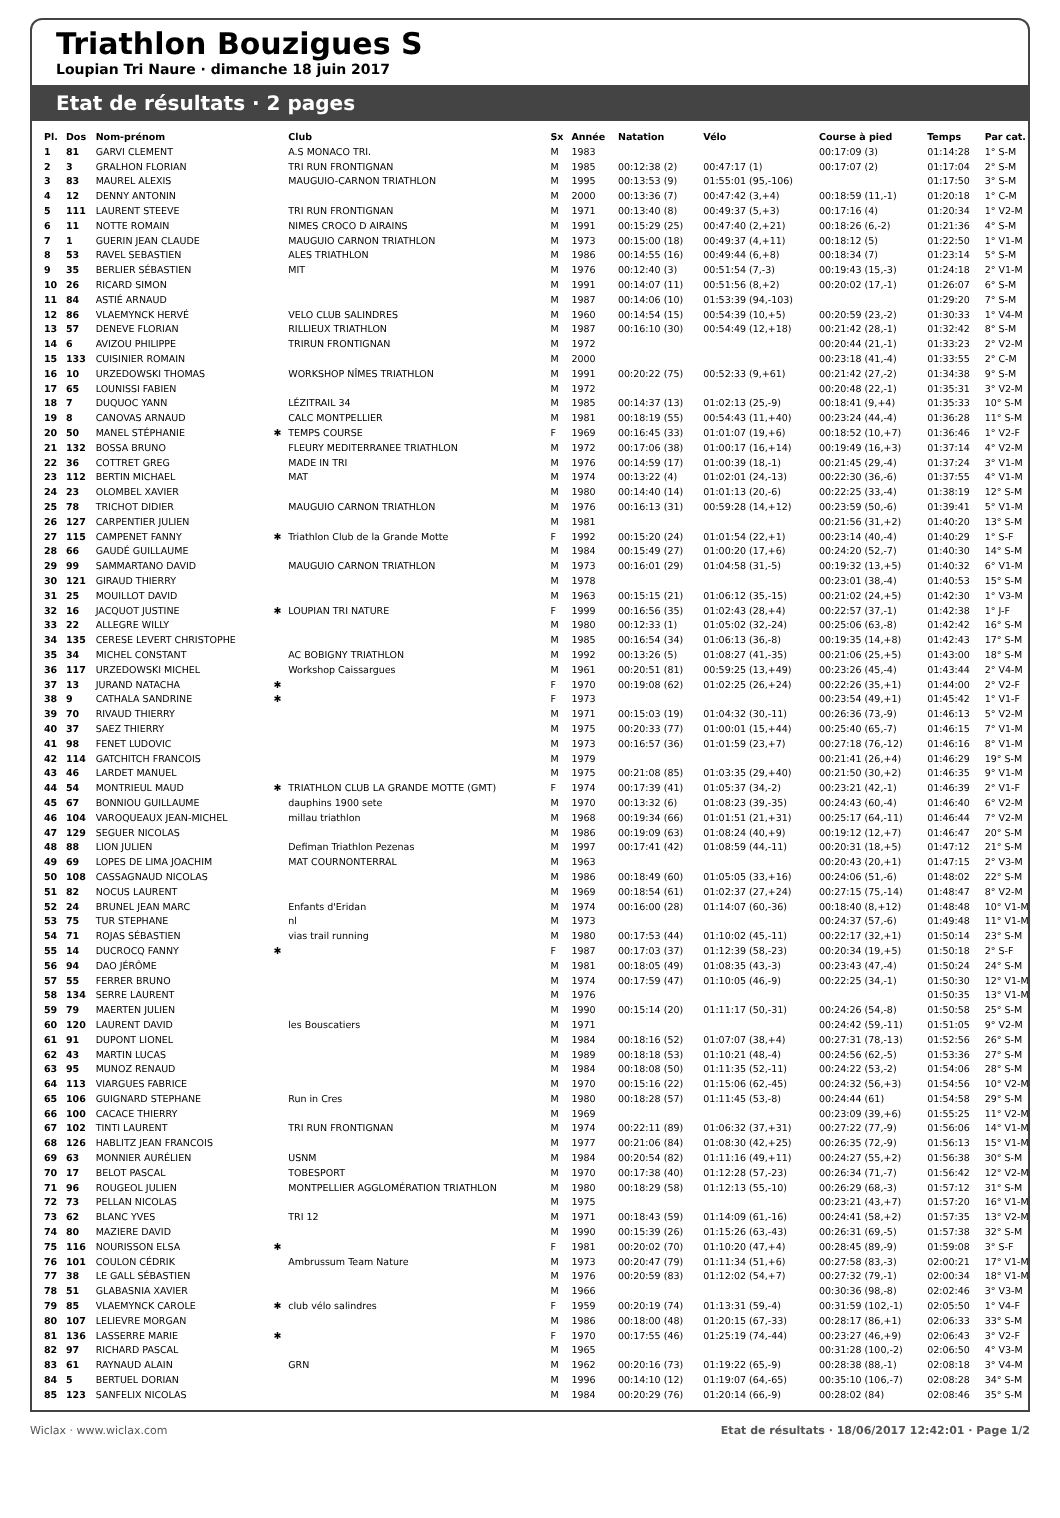Triathlon Bouzigues S
Loupian Tri Naure · dimanche 18 juin 2017
Etat de résultats · 2 pages
| Pl. | Dos | Nom-prénom | | Club | Sx | Année | Natation | Vélo | Course à pied | Temps | Par cat. |
| --- | --- | --- | --- | --- | --- | --- | --- | --- | --- | --- | --- |
| 1 | 81 | GARVI CLEMENT | | A.S MONACO TRI. | M | 1983 | | | 00:17:09 (3) | 01:14:28 | 1° S-M |
| 2 | 3 | GRALHON FLORIAN | | TRI RUN FRONTIGNAN | M | 1985 | 00:12:38 (2) | 00:47:17 (1) | 00:17:07 (2) | 01:17:04 | 2° S-M |
| 3 | 83 | MAUREL ALEXIS | | MAUGUIO-CARNON TRIATHLON | M | 1995 | 00:13:53 (9) | 01:55:01 (95,-106) | | 01:17:50 | 3° S-M |
| 4 | 12 | DENNY ANTONIN | | | M | 2000 | 00:13:36 (7) | 00:47:42 (3,+4) | 00:18:59 (11,-1) | 01:20:18 | 1° C-M |
| 5 | 111 | LAURENT STEEVE | | TRI RUN FRONTIGNAN | M | 1971 | 00:13:40 (8) | 00:49:37 (5,+3) | 00:17:16 (4) | 01:20:34 | 1° V2-M |
| 6 | 11 | NOTTE ROMAIN | | NIMES CROCO D AIRAINS | M | 1991 | 00:15:29 (25) | 00:47:40 (2,+21) | 00:18:26 (6,-2) | 01:21:36 | 4° S-M |
| 7 | 1 | GUERIN JEAN CLAUDE | | MAUGUIO CARNON TRIATHLON | M | 1973 | 00:15:00 (18) | 00:49:37 (4,+11) | 00:18:12 (5) | 01:22:50 | 1° V1-M |
| 8 | 53 | RAVEL SEBASTIEN | | ALES TRIATHLON | M | 1986 | 00:14:55 (16) | 00:49:44 (6,+8) | 00:18:34 (7) | 01:23:14 | 5° S-M |
| 9 | 35 | BERLIER SÉBASTIEN | | MIT | M | 1976 | 00:12:40 (3) | 00:51:54 (7,-3) | 00:19:43 (15,-3) | 01:24:18 | 2° V1-M |
| 10 | 26 | RICARD SIMON | | | M | 1991 | 00:14:07 (11) | 00:51:56 (8,+2) | 00:20:02 (17,-1) | 01:26:07 | 6° S-M |
| 11 | 84 | ASTIÉ ARNAUD | | | M | 1987 | 00:14:06 (10) | 01:53:39 (94,-103) | | 01:29:20 | 7° S-M |
| 12 | 86 | VLAEMYNCK HERVÉ | | VELO CLUB SALINDRES | M | 1960 | 00:14:54 (15) | 00:54:39 (10,+5) | 00:20:59 (23,-2) | 01:30:33 | 1° V4-M |
| 13 | 57 | DENEVE FLORIAN | | RILLIEUX TRIATHLON | M | 1987 | 00:16:10 (30) | 00:54:49 (12,+18) | 00:21:42 (28,-1) | 01:32:42 | 8° S-M |
| 14 | 6 | AVIZOU PHILIPPE | | TRIRUN FRONTIGNAN | M | 1972 | | | 00:20:44 (21,-1) | 01:33:23 | 2° V2-M |
| 15 | 133 | CUISINIER ROMAIN | | | M | 2000 | | | 00:23:18 (41,-4) | 01:33:55 | 2° C-M |
| 16 | 10 | URZEDOWSKI THOMAS | | WORKSHOP NÎMES TRIATHLON | M | 1991 | 00:20:22 (75) | 00:52:33 (9,+61) | 00:21:42 (27,-2) | 01:34:38 | 9° S-M |
| 17 | 65 | LOUNISSI FABIEN | | | M | 1972 | | | 00:20:48 (22,-1) | 01:35:31 | 3° V2-M |
| 18 | 7 | DUQUOC YANN | | LÉZITRAIL 34 | M | 1985 | 00:14:37 (13) | 01:02:13 (25,-9) | 00:18:41 (9,+4) | 01:35:33 | 10° S-M |
| 19 | 8 | CANOVAS ARNAUD | | CALC MONTPELLIER | M | 1981 | 00:18:19 (55) | 00:54:43 (11,+40) | 00:23:24 (44,-4) | 01:36:28 | 11° S-M |
| 20 | 50 | MANEL STÉPHANIE | ✱ | TEMPS COURSE | F | 1969 | 00:16:45 (33) | 01:01:07 (19,+6) | 00:18:52 (10,+7) | 01:36:46 | 1° V2-F |
| 21 | 132 | BOSSA BRUNO | | FLEURY MEDITERRANEE TRIATHLON | M | 1972 | 00:17:06 (38) | 01:00:17 (16,+14) | 00:19:49 (16,+3) | 01:37:14 | 4° V2-M |
| 22 | 36 | COTTRET GREG | | MADE IN TRI | M | 1976 | 00:14:59 (17) | 01:00:39 (18,-1) | 00:21:45 (29,-4) | 01:37:24 | 3° V1-M |
| 23 | 112 | BERTIN MICHAEL | | MAT | M | 1974 | 00:13:22 (4) | 01:02:01 (24,-13) | 00:22:30 (36,-6) | 01:37:55 | 4° V1-M |
| 24 | 23 | OLOMBEL XAVIER | | | M | 1980 | 00:14:40 (14) | 01:01:13 (20,-6) | 00:22:25 (33,-4) | 01:38:19 | 12° S-M |
| 25 | 78 | TRICHOT DIDIER | | MAUGUIO CARNON TRIATHLON | M | 1976 | 00:16:13 (31) | 00:59:28 (14,+12) | 00:23:59 (50,-6) | 01:39:41 | 5° V1-M |
| 26 | 127 | CARPENTIER JULIEN | | | M | 1981 | | | 00:21:56 (31,+2) | 01:40:20 | 13° S-M |
| 27 | 115 | CAMPENET FANNY | ✱ | Triathlon Club de la Grande Motte | F | 1992 | 00:15:20 (24) | 01:01:54 (22,+1) | 00:23:14 (40,-4) | 01:40:29 | 1° S-F |
| 28 | 66 | GAUDÉ GUILLAUME | | | M | 1984 | 00:15:49 (27) | 01:00:20 (17,+6) | 00:24:20 (52,-7) | 01:40:30 | 14° S-M |
| 29 | 99 | SAMMARTANO DAVID | | MAUGUIO CARNON TRIATHLON | M | 1973 | 00:16:01 (29) | 01:04:58 (31,-5) | 00:19:32 (13,+5) | 01:40:32 | 6° V1-M |
| 30 | 121 | GIRAUD THIERRY | | | M | 1978 | | | 00:23:01 (38,-4) | 01:40:53 | 15° S-M |
| 31 | 25 | MOUILLOT DAVID | | | M | 1963 | 00:15:15 (21) | 01:06:12 (35,-15) | 00:21:02 (24,+5) | 01:42:30 | 1° V3-M |
| 32 | 16 | JACQUOT JUSTINE | ✱ | LOUPIAN TRI NATURE | F | 1999 | 00:16:56 (35) | 01:02:43 (28,+4) | 00:22:57 (37,-1) | 01:42:38 | 1° J-F |
| 33 | 22 | ALLEGRE WILLY | | | M | 1980 | 00:12:33 (1) | 01:05:02 (32,-24) | 00:25:06 (63,-8) | 01:42:42 | 16° S-M |
| 34 | 135 | CERESE LEVERT CHRISTOPHE | | | M | 1985 | 00:16:54 (34) | 01:06:13 (36,-8) | 00:19:35 (14,+8) | 01:42:43 | 17° S-M |
| 35 | 34 | MICHEL CONSTANT | | AC BOBIGNY TRIATHLON | M | 1992 | 00:13:26 (5) | 01:08:27 (41,-35) | 00:21:06 (25,+5) | 01:43:00 | 18° S-M |
| 36 | 117 | URZEDOWSKI MICHEL | | Workshop Caissargues | M | 1961 | 00:20:51 (81) | 00:59:25 (13,+49) | 00:23:26 (45,-4) | 01:43:44 | 2° V4-M |
| 37 | 13 | JURAND NATACHA | ✱ | | F | 1970 | 00:19:08 (62) | 01:02:25 (26,+24) | 00:22:26 (35,+1) | 01:44:00 | 2° V2-F |
| 38 | 9 | CATHALA SANDRINE | ✱ | | F | 1973 | | | 00:23:54 (49,+1) | 01:45:42 | 1° V1-F |
| 39 | 70 | RIVAUD THIERRY | | | M | 1971 | 00:15:03 (19) | 01:04:32 (30,-11) | 00:26:36 (73,-9) | 01:46:13 | 5° V2-M |
| 40 | 37 | SAEZ THIERRY | | | M | 1975 | 00:20:33 (77) | 01:00:01 (15,+44) | 00:25:40 (65,-7) | 01:46:15 | 7° V1-M |
| 41 | 98 | FENET LUDOVIC | | | M | 1973 | 00:16:57 (36) | 01:01:59 (23,+7) | 00:27:18 (76,-12) | 01:46:16 | 8° V1-M |
| 42 | 114 | GATCHITCH FRANCOIS | | | M | 1979 | | | 00:21:41 (26,+4) | 01:46:29 | 19° S-M |
| 43 | 46 | LARDET MANUEL | | | M | 1975 | 00:21:08 (85) | 01:03:35 (29,+40) | 00:21:50 (30,+2) | 01:46:35 | 9° V1-M |
| 44 | 54 | MONTRIEUL MAUD | ✱ | TRIATHLON CLUB LA GRANDE MOTTE (GMT) | F | 1974 | 00:17:39 (41) | 01:05:37 (34,-2) | 00:23:21 (42,-1) | 01:46:39 | 2° V1-F |
| 45 | 67 | BONNIOU GUILLAUME | | dauphins 1900 sete | M | 1970 | 00:13:32 (6) | 01:08:23 (39,-35) | 00:24:43 (60,-4) | 01:46:40 | 6° V2-M |
| 46 | 104 | VAROQUEAUX JEAN-MICHEL | | millau triathlon | M | 1968 | 00:19:34 (66) | 01:01:51 (21,+31) | 00:25:17 (64,-11) | 01:46:44 | 7° V2-M |
| 47 | 129 | SEGUER NICOLAS | | | M | 1986 | 00:19:09 (63) | 01:08:24 (40,+9) | 00:19:12 (12,+7) | 01:46:47 | 20° S-M |
| 48 | 88 | LION JULIEN | | Defiman Triathlon Pezenas | M | 1997 | 00:17:41 (42) | 01:08:59 (44,-11) | 00:20:31 (18,+5) | 01:47:12 | 21° S-M |
| 49 | 69 | LOPES DE LIMA JOACHIM | | MAT COURNONTERRAL | M | 1963 | | | 00:20:43 (20,+1) | 01:47:15 | 2° V3-M |
| 50 | 108 | CASSAGNAUD NICOLAS | | | M | 1986 | 00:18:49 (60) | 01:05:05 (33,+16) | 00:24:06 (51,-6) | 01:48:02 | 22° S-M |
| 51 | 82 | NOCUS LAURENT | | | M | 1969 | 00:18:54 (61) | 01:02:37 (27,+24) | 00:27:15 (75,-14) | 01:48:47 | 8° V2-M |
| 52 | 24 | BRUNEL JEAN MARC | | Enfants d'Eridan | M | 1974 | 00:16:00 (28) | 01:14:07 (60,-36) | 00:18:40 (8,+12) | 01:48:48 | 10° V1-M |
| 53 | 75 | TUR STEPHANE | | nl | M | 1973 | | | 00:24:37 (57,-6) | 01:49:48 | 11° V1-M |
| 54 | 71 | ROJAS SÉBASTIEN | | vias trail running | M | 1980 | 00:17:53 (44) | 01:10:02 (45,-11) | 00:22:17 (32,+1) | 01:50:14 | 23° S-M |
| 55 | 14 | DUCROCQ FANNY | ✱ | | F | 1987 | 00:17:03 (37) | 01:12:39 (58,-23) | 00:20:34 (19,+5) | 01:50:18 | 2° S-F |
| 56 | 94 | DAO JÉRÔME | | | M | 1981 | 00:18:05 (49) | 01:08:35 (43,-3) | 00:23:43 (47,-4) | 01:50:24 | 24° S-M |
| 57 | 55 | FERRER BRUNO | | | M | 1974 | 00:17:59 (47) | 01:10:05 (46,-9) | 00:22:25 (34,-1) | 01:50:30 | 12° V1-M |
| 58 | 134 | SERRE LAURENT | | | M | 1976 | | | | 01:50:35 | 13° V1-M |
| 59 | 79 | MAERTEN JULIEN | | | M | 1990 | 00:15:14 (20) | 01:11:17 (50,-31) | 00:24:26 (54,-8) | 01:50:58 | 25° S-M |
| 60 | 120 | LAURENT DAVID | | les Bouscatiers | M | 1971 | | | 00:24:42 (59,-11) | 01:51:05 | 9° V2-M |
| 61 | 91 | DUPONT LIONEL | | | M | 1984 | 00:18:16 (52) | 01:07:07 (38,+4) | 00:27:31 (78,-13) | 01:52:56 | 26° S-M |
| 62 | 43 | MARTIN LUCAS | | | M | 1989 | 00:18:18 (53) | 01:10:21 (48,-4) | 00:24:56 (62,-5) | 01:53:36 | 27° S-M |
| 63 | 95 | MUNOZ RENAUD | | | M | 1984 | 00:18:08 (50) | 01:11:35 (52,-11) | 00:24:22 (53,-2) | 01:54:06 | 28° S-M |
| 64 | 113 | VIARGUES FABRICE | | | M | 1970 | 00:15:16 (22) | 01:15:06 (62,-45) | 00:24:32 (56,+3) | 01:54:56 | 10° V2-M |
| 65 | 106 | GUIGNARD STEPHANE | | Run in Cres | M | 1980 | 00:18:28 (57) | 01:11:45 (53,-8) | 00:24:44 (61) | 01:54:58 | 29° S-M |
| 66 | 100 | CACACE THIERRY | | | M | 1969 | | | 00:23:09 (39,+6) | 01:55:25 | 11° V2-M |
| 67 | 102 | TINTI LAURENT | | TRI RUN FRONTIGNAN | M | 1974 | 00:22:11 (89) | 01:06:32 (37,+31) | 00:27:22 (77,-9) | 01:56:06 | 14° V1-M |
| 68 | 126 | HABLITZ JEAN FRANCOIS | | | M | 1977 | 00:21:06 (84) | 01:08:30 (42,+25) | 00:26:35 (72,-9) | 01:56:13 | 15° V1-M |
| 69 | 63 | MONNIER AURÉLIEN | | USNM | M | 1984 | 00:20:54 (82) | 01:11:16 (49,+11) | 00:24:27 (55,+2) | 01:56:38 | 30° S-M |
| 70 | 17 | BELOT PASCAL | | TOBESPORT | M | 1970 | 00:17:38 (40) | 01:12:28 (57,-23) | 00:26:34 (71,-7) | 01:56:42 | 12° V2-M |
| 71 | 96 | ROUGEOL JULIEN | | MONTPELLIER AGGLOMÉRATION TRIATHLON | M | 1980 | 00:18:29 (58) | 01:12:13 (55,-10) | 00:26:29 (68,-3) | 01:57:12 | 31° S-M |
| 72 | 73 | PELLAN NICOLAS | | | M | 1975 | | | 00:23:21 (43,+7) | 01:57:20 | 16° V1-M |
| 73 | 62 | BLANC YVES | | TRI 12 | M | 1971 | 00:18:43 (59) | 01:14:09 (61,-16) | 00:24:41 (58,+2) | 01:57:35 | 13° V2-M |
| 74 | 80 | MAZIERE DAVID | | | M | 1990 | 00:15:39 (26) | 01:15:26 (63,-43) | 00:26:31 (69,-5) | 01:57:38 | 32° S-M |
| 75 | 116 | NOURISSON ELSA | ✱ | | F | 1981 | 00:20:02 (70) | 01:10:20 (47,+4) | 00:28:45 (89,-9) | 01:59:08 | 3° S-F |
| 76 | 101 | COULON CÉDRIK | | Ambrussum Team Nature | M | 1973 | 00:20:47 (79) | 01:11:34 (51,+6) | 00:27:58 (83,-3) | 02:00:21 | 17° V1-M |
| 77 | 38 | LE GALL SÉBASTIEN | | | M | 1976 | 00:20:59 (83) | 01:12:02 (54,+7) | 00:27:32 (79,-1) | 02:00:34 | 18° V1-M |
| 78 | 51 | GLABASNIA XAVIER | | | M | 1966 | | | 00:30:36 (98,-8) | 02:02:46 | 3° V3-M |
| 79 | 85 | VLAEMYNCK CAROLE | ✱ | club vélo salindres | F | 1959 | 00:20:19 (74) | 01:13:31 (59,-4) | 00:31:59 (102,-1) | 02:05:50 | 1° V4-F |
| 80 | 107 | LELIEVRE MORGAN | | | M | 1986 | 00:18:00 (48) | 01:20:15 (67,-33) | 00:28:17 (86,+1) | 02:06:33 | 33° S-M |
| 81 | 136 | LASSERRE MARIE | ✱ | | F | 1970 | 00:17:55 (46) | 01:25:19 (74,-44) | 00:23:27 (46,+9) | 02:06:43 | 3° V2-F |
| 82 | 97 | RICHARD PASCAL | | | M | 1965 | | | 00:31:28 (100,-2) | 02:06:50 | 4° V3-M |
| 83 | 61 | RAYNAUD ALAIN | | GRN | M | 1962 | 00:20:16 (73) | 01:19:22 (65,-9) | 00:28:38 (88,-1) | 02:08:18 | 3° V4-M |
| 84 | 5 | BERTUEL DORIAN | | | M | 1996 | 00:14:10 (12) | 01:19:07 (64,-65) | 00:35:10 (106,-7) | 02:08:28 | 34° S-M |
| 85 | 123 | SANFELIX NICOLAS | | | M | 1984 | 00:20:29 (76) | 01:20:14 (66,-9) | 00:28:02 (84) | 02:08:46 | 35° S-M |
Wiclax · www.wiclax.com Etat de résultats · 18/06/2017 12:42:01 · Page 1/2